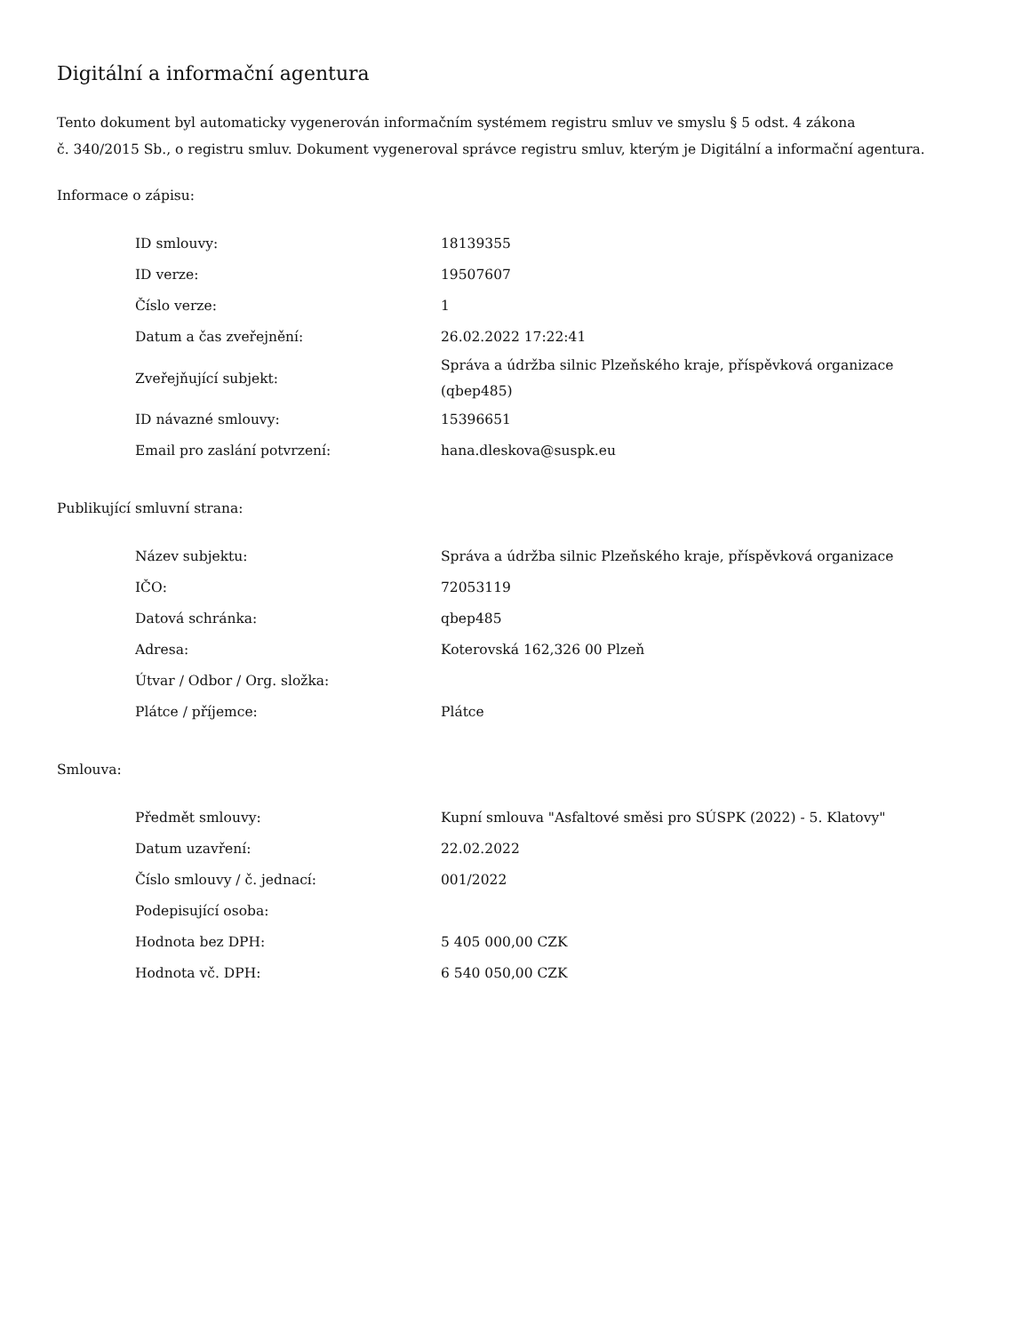Digitální a informační agentura
Tento dokument byl automaticky vygenerován informačním systémem registru smluv ve smyslu § 5 odst. 4 zákona
č. 340/2015 Sb., o registru smluv. Dokument vygeneroval správce registru smluv, kterým je Digitální a informační agentura.
Informace o zápisu:
| ID smlouvy: | 18139355 |
| ID verze: | 19507607 |
| Číslo verze: | 1 |
| Datum a čas zveřejnění: | 26.02.2022 17:22:41 |
| Zveřejňující subjekt: | Správa a údržba silnic Plzeňského kraje, příspěvková organizace (qbep485) |
| ID návazné smlouvy: | 15396651 |
| Email pro zaslání potvrzení: | hana.dleskova@suspk.eu |
Publikující smluvní strana:
| Název subjektu: | Správa a údržba silnic Plzeňského kraje, příspěvková organizace |
| IČO: | 72053119 |
| Datová schránka: | qbep485 |
| Adresa: | Koterovská 162,326 00 Plzeň |
| Útvar / Odbor / Org. složka: | |
| Plátce / příjemce: | Plátce |
Smlouva:
| Předmět smlouvy: | Kupní smlouva "Asfaltové směsi pro SÚSPK (2022) - 5. Klatovy" |
| Datum uzavření: | 22.02.2022 |
| Číslo smlouvy / č. jednací: | 001/2022 |
| Podepisující osoba: | |
| Hodnota bez DPH: | 5 405 000,00 CZK |
| Hodnota vč. DPH: | 6 540 050,00 CZK |